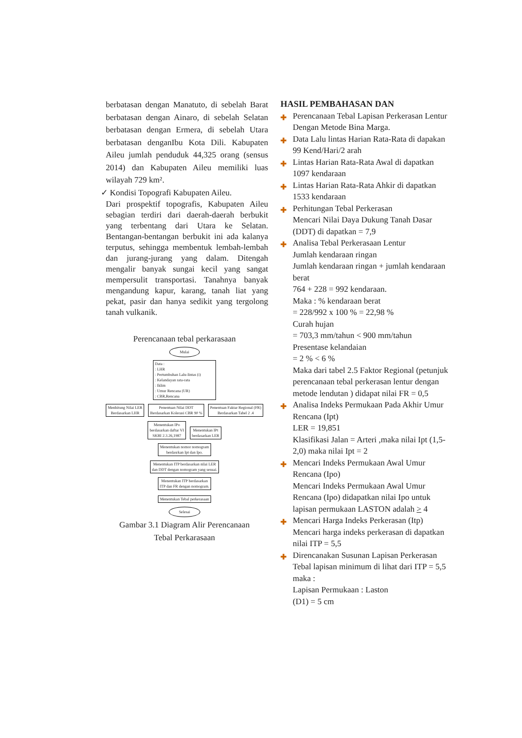berbatasan dengan Manatuto, di sebelah Barat berbatasan dengan Ainaro, di sebelah Selatan berbatasan dengan Ermera, di sebelah Utara berbatasan denganIbu Kota Dili. Kabupaten Aileu jumlah penduduk 44,325 orang (sensus 2014) dan Kabupaten Aileu memiliki luas wilayah 729 km².
✓ Kondisi Topografi Kabupaten Aileu.
Dari prospektif topografis, Kabupaten Aileu sebagian terdiri dari daerah-daerah berbukit yang terbentang dari Utara ke Selatan. Bentangan-bentangan berbukit ini ada kalanya terputus, sehingga membentuk lembah-lembah dan jurang-jurang yang dalam. Ditengah mengalir banyak sungai kecil yang sangat mempersulit transportasi. Tanahnya banyak mengandung kapur, karang, tanah liat yang pekat, pasir dan hanya sedikit yang tergolong tanah vulkanik.
Perencanaan tebal perkarasaan
Mulai
Data :
: LHR
: Pertumbuhan Lalu-lintas (i)
: Kelandayan rata-rata
: Iklim
: Umur Rencana (UR)
: CBR,Rencana
Menhitung Nilai LER
Berdasarkan LHR
Penentuan Nilai DDT
Berdasarkan Kolerasi CBR 90 %
Penentuan Faktar Regional (FR)
Berdasarkan Tabel 2 .4
Menentukan IPo
berdasarkan daftar VI
SKBI 2.3.26,1987
Menentukan IPt
berdasarkan LER
Menentukan nomor nomogram
berdasrkan Ipt dan Ipo.
Menentukan ITP berdasarkan nilai LER
dan DDT dengan nomogram yang sesuai.
Menentukan ITP berdasarkan
ITP dan FR dengan nomogram.
Menentukan Tebal perkerasaan
Selesai
Gambar 3.1 Diagram Alir Perencanaan
Tebal Perkarasaan
HASIL PEMBAHASAN DAN
✚ Perencanaan Tebal Lapisan Perkerasan Lentur Dengan Metode Bina Marga.
✚ Data Lalu lintas Harian Rata-Rata di dapakan 99 Kend/Hari/2 arah
✚ Lintas Harian Rata-Rata Awal di dapatkan 1097 kendaraan
✚ Lintas Harian Rata-Rata Ahkir di dapatkan 1533 kendaraan
✚ Perhitungan Tebal Perkerasan
Mencari Nilai Daya Dukung Tanah Dasar (DDT) di dapatkan = 7,9
✚ Analisa Tebal Perkerasaan Lentur
Jumlah kendaraan ringan
Jumlah kendaraan ringan + jumlah kendaraan berat
764 + 228 = 992 kendaraan.
Maka : % kendaraan berat
= 228/992 x 100 % = 22,98 %
Curah hujan
= 703,3 mm/tahun < 900 mm/tahun
Presentase kelandaian
= 2 % < 6 %
Maka dari tabel 2.5 Faktor Regional (petunjuk perencanaan tebal perkerasan lentur dengan metode lendutan ) didapat nilai FR = 0,5
✚ Analisa Indeks Permukaan Pada Akhir Umur Rencana (Ipt)
LER = 19,851
Klasifikasi Jalan = Arteri ,maka nilai Ipt (1,5-2,0) maka nilai Ipt = 2
✚ Mencari Indeks Permukaan Awal Umur Rencana (Ipo)
Mencari Indeks Permukaan Awal Umur Rencana (Ipo) didapatkan nilai Ipo untuk lapisan permukaan LASTON adalah > 4
✚ Mencari Harga Indeks Perkerasan (Itp)
Mencari harga indeks perkerasan di dapatkan nilai ITP = 5,5
✚ Direncanakan Susunan Lapisan Perkerasan
Tebal lapisan minimum di lihat dari ITP = 5,5 maka :
Lapisan Permukaan : Laston
(D1) = 5 cm